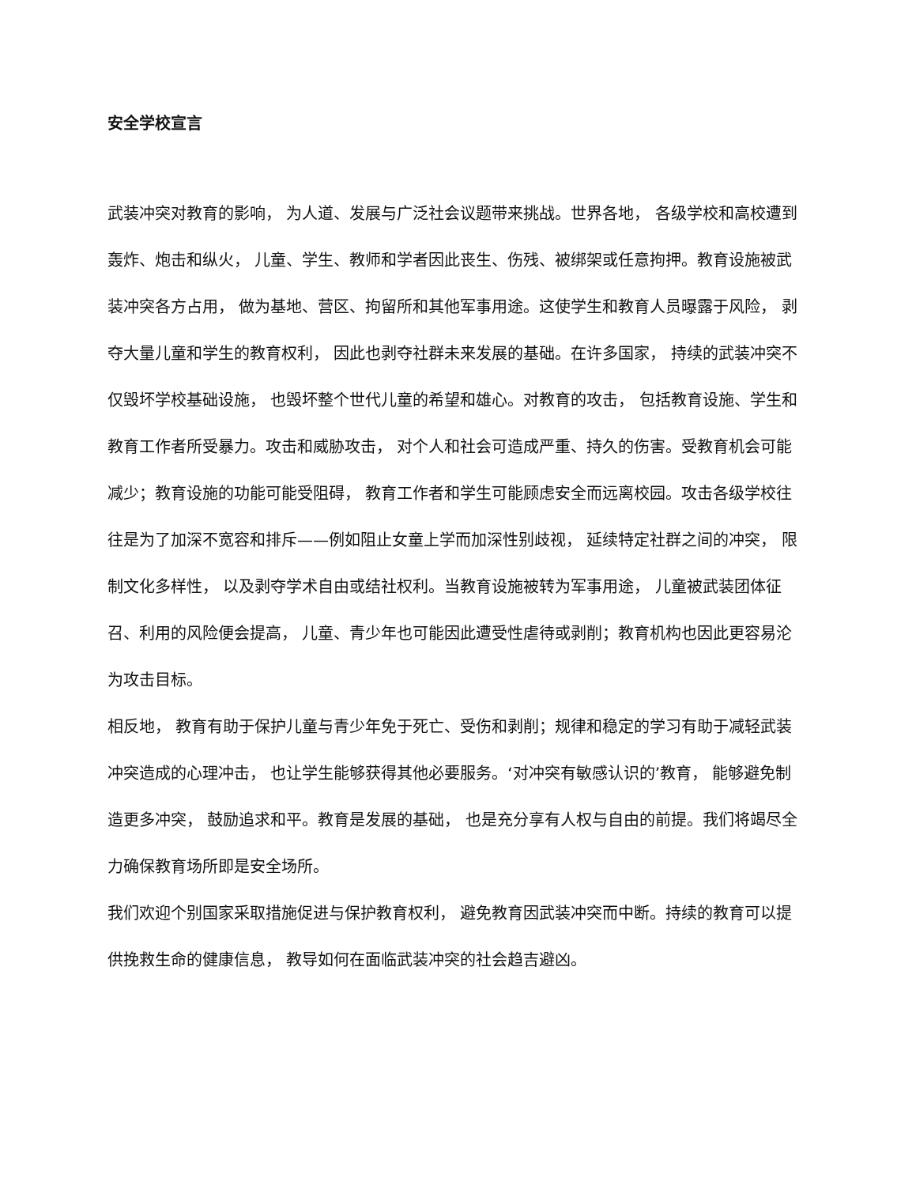安全学校宣言
武装冲突对教育的影响， 为人道、发展与广泛社会议题带来挑战。世界各地， 各级学校和高校遭到轰炸、炮击和纵火， 儿童、学生、教师和学者因此丧生、伤残、被绑架或任意拘押。教育设施被武装冲突各方占用， 做为基地、营区、拘留所和其他军事用途。这使学生和教育人员曝露于风险， 剥夺大量儿童和学生的教育权利， 因此也剥夺社群未来发展的基础。在许多国家， 持续的武装冲突不仅毁坏学校基础设施， 也毁坏整个世代儿童的希望和雄心。对教育的攻击， 包括教育设施、学生和教育工作者所受暴力。攻击和威胁攻击， 对个人和社会可造成严重、持久的伤害。受教育机会可能减少；教育设施的功能可能受阻碍， 教育工作者和学生可能顾虑安全而远离校园。攻击各级学校往往是为了加深不宽容和排斥——例如阻止女童上学而加深性别歧视， 延续特定社群之间的冲突， 限制文化多样性， 以及剥夺学术自由或结社权利。当教育设施被转为军事用途， 儿童被武装团体征召、利用的风险便会提高， 儿童、青少年也可能因此遭受性虐待或剥削；教育机构也因此更容易沦为攻击目标。
相反地， 教育有助于保护儿童与青少年免于死亡、受伤和剥削；规律和稳定的学习有助于减轻武装冲突造成的心理冲击， 也让学生能够获得其他必要服务。‘对冲突有敏感认识的’教育， 能够避免制造更多冲突， 鼓励追求和平。教育是发展的基础， 也是充分享有人权与自由的前提。我们将竭尽全力确保教育场所即是安全场所。
我们欢迎个别国家采取措施促进与保护教育权利， 避免教育因武装冲突而中断。持续的教育可以提供挽救生命的健康信息， 教导如何在面临武装冲突的社会趋吉避凶。